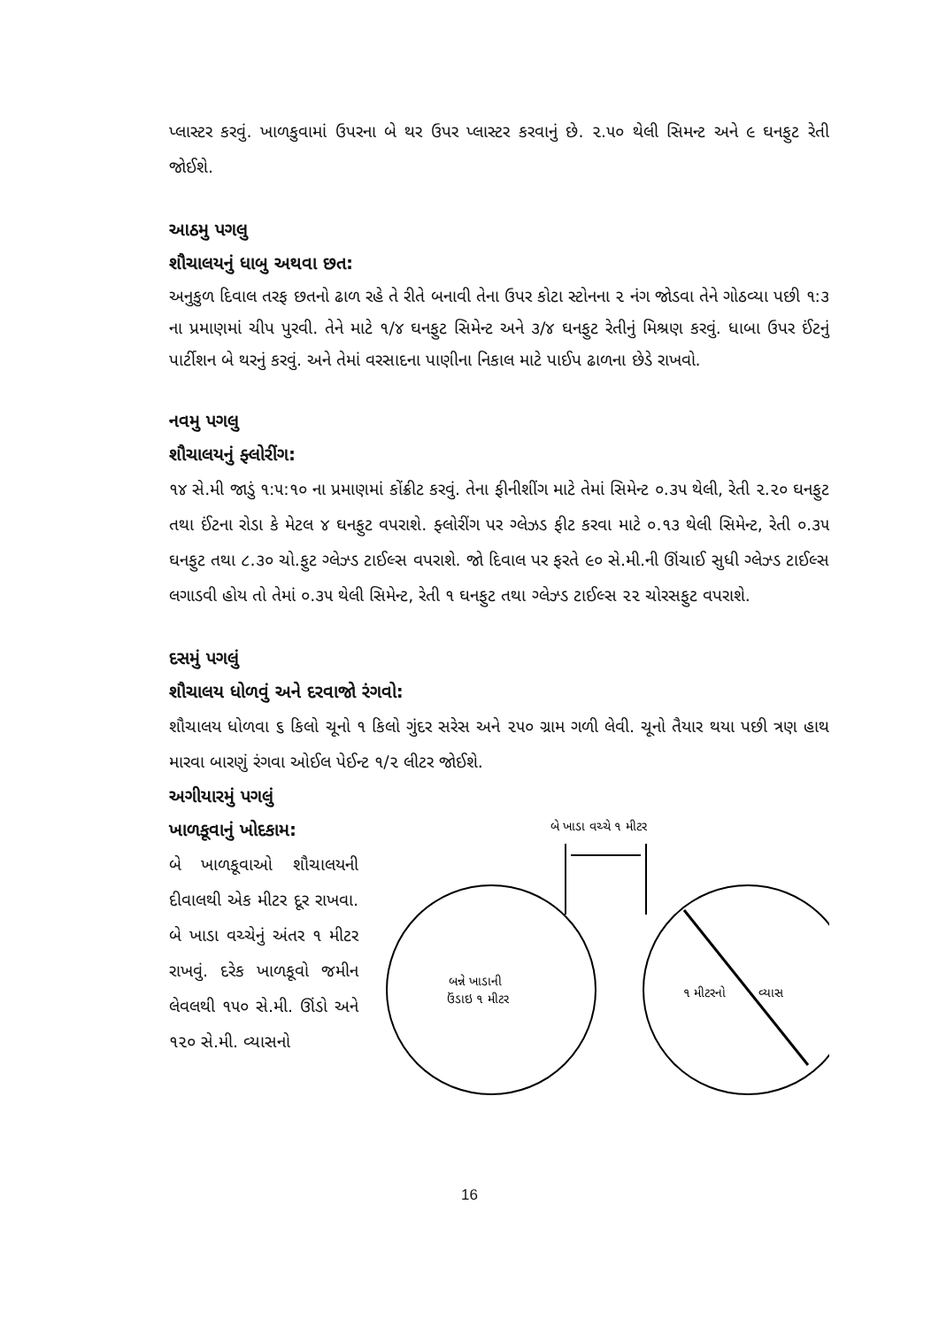પ્લાસ્ટર કરવું. ખાળકુવામાં ઉપરના બે થર ઉપર પ્લાસ્ટર કરવાનું છે. ૨.૫૦ થેલી સિમન્ટ અને ૯ ઘનફુટ રેતી જોઈશે.
આઠમુ પગલુ
શૌચાલયનું ધાબુ અથવા છત:
અનુકુળ દિવાલ તરફ છતનો ઢાળ રહે તે રીતે બનાવી તેના ઉપર કોટા સ્ટોનના ૨ નંગ જોડવા તેને ગોઠવ્યા પછી ૧:૩ ના પ્રમાણમાં ચીપ પુરવી. તેને માટે ૧/૪ ઘનફુટ સિમેન્ટ અને ૩/૪ ઘનફુટ રેતીનું મિશ્રણ કરવું. ધાબા ઉપર ઈંટનું પાર્ટીશન બે થરનું કરવું. અને તેમાં વરસાદના પાણીના નિકાલ માટે પાઈપ ઢાળના છેડે રાખવો.
નવમુ પગલુ
શૌચાલયનું ફ્લોરીંગ:
૧૪ સે.મી જાડું ૧:૫:૧૦ ના પ્રમાણમાં કોંક્રીટ કરવું. તેના ફીનીશીંગ માટે તેમાં સિમેન્ટ ૦.૩૫ થેલી, રેતી ૨.૨૦ ઘનફુટ તથા ઈંટના રોડા કે મેટલ ૪ ઘનફુટ વપરાશે. ફ્લોરીંગ પર ગ્લેઝડ ફીટ કરવા માટે ૦.૧૩ થેલી સિમેન્ટ, રેતી ૦.૩૫ ઘનફુટ તથા ૮.૩૦ ચો.ફુટ ગ્લેઝ્ડ ટાઈલ્સ વપરાશે. જો દિવાલ પર ફરતે ૯૦ સે.મી.ની ઊંચાઈ સુધી ગ્લેઝ્ડ ટાઈલ્સ લગાડવી હોય તો તેમાં ૦.૩૫ થેલી સિમેન્ટ, રેતી ૧ ઘનફુટ તથા ગ્લેઝ્ડ ટાઈલ્સ ૨૨ ચોરસફુટ વપરાશે.
દસમું પગલું
શૌચાલય ધોળવું અને દરવાજો રંગવો:
શૌચાલય ધોળવા ૬ કિલો ચૂનો ૧ કિલો ગુંદર સરેસ અને ૨૫૦ ગ્રામ ગળી લેવી. ચૂનો તૈયાર થયા પછી ત્રણ હાથ મારવા બારણું રંગવા ઓઈલ પેઈન્ટ ૧/૨ લીટર જોઈશે.
અગીયારમું પગલું
ખાળકૂવાનું ખોદકામ:
બે ખાળકૂવાઓ શૌચાલયની દીવાલથી એક મીટર દૂર રાખવા. બે ખાડા વચ્ચેનું અંતર ૧ મીટર રાખવું. દરેક ખાળકૂવો જમીન લેવલથી ૧૫૦ સે.મી. ઊંડો અને ૧૨૦ સે.મી. વ્યાસનો
બે ખાડા વચ્ચે ૧ મીટર
બન્ને ખાડાની
ઉંડાઇ ૧ મીટર
૧ મીટરનો
વ્યાસ
16